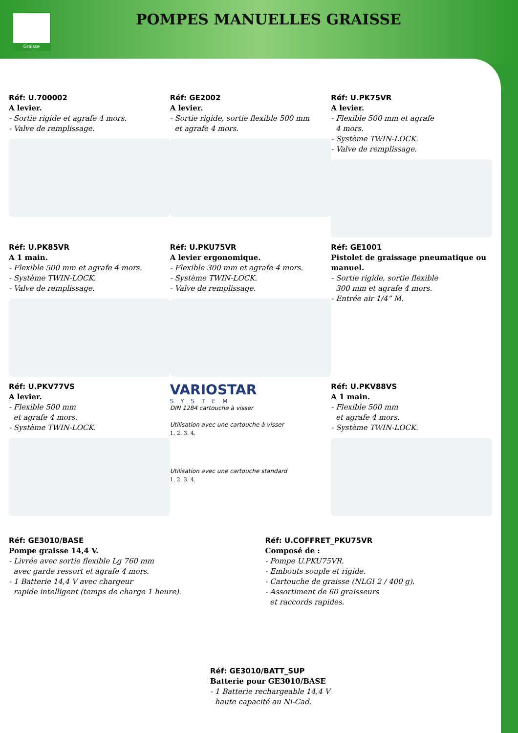Graisse POMPES MANUELLES GRAISSE
Réf: U.700002
A levier.
- Sortie rigide et agrafe 4 mors.
- Valve de remplissage.
Réf: GE2002
A levier.
- Sortie rigide, sortie flexible 500 mm
et agrafe 4 mors.
Réf: U.PK75VR
A levier.
- Flexible 500 mm et agrafe
4 mors.
- Système TWIN-LOCK.
- Valve de remplissage.
Réf: U.PK85VR
A 1 main.
- Flexible 500 mm et agrafe 4 mors.
- Système TWIN-LOCK.
- Valve de remplissage.
Réf: U.PKU75VR
A levier ergonomique.
- Flexible 300 mm et agrafe 4 mors.
- Système TWIN-LOCK.
- Valve de remplissage.
Réf: GE1001
Pistolet de graissage pneumatique ou manuel.
- Sortie rigide, sortie flexible
300 mm et agrafe 4 mors.
- Entrée air 1/4” M.
Réf: U.PKV77VS
A levier.
- Flexible 500 mm
et agrafe 4 mors.
- Système TWIN-LOCK.
VARIOSTAR
SYSTEM
DIN 1284 cartouche à visser
Utilisation avec une cartouche à visser
1. 2. 3. 4.
Utilisation avec une cartouche standard
1. 2. 3. 4.
Réf: U.PKV88VS
A 1 main.
- Flexible 500 mm
et agrafe 4 mors.
- Système TWIN-LOCK.
Réf: GE3010/BASE
Pompe graisse 14,4 V.
- Livrée avec sortie flexible Lg 760 mm
avec garde ressort et agrafe 4 mors.
- 1 Batterie 14,4 V avec chargeur
rapide intelligent (temps de charge 1 heure).
Réf: U.COFFRET_PKU75VR
Composé de :
- Pompe U.PKU75VR.
- Embouts souple et rigide.
- Cartouche de graisse (NLGI 2 / 400 g).
- Assortiment de 60 graisseurs
et raccords rapides.
Réf: GE3010/BATT_SUP
Batterie pour GE3010/BASE
- 1 Batterie rechargeable 14,4 V
haute capacité au Ni-Cad.